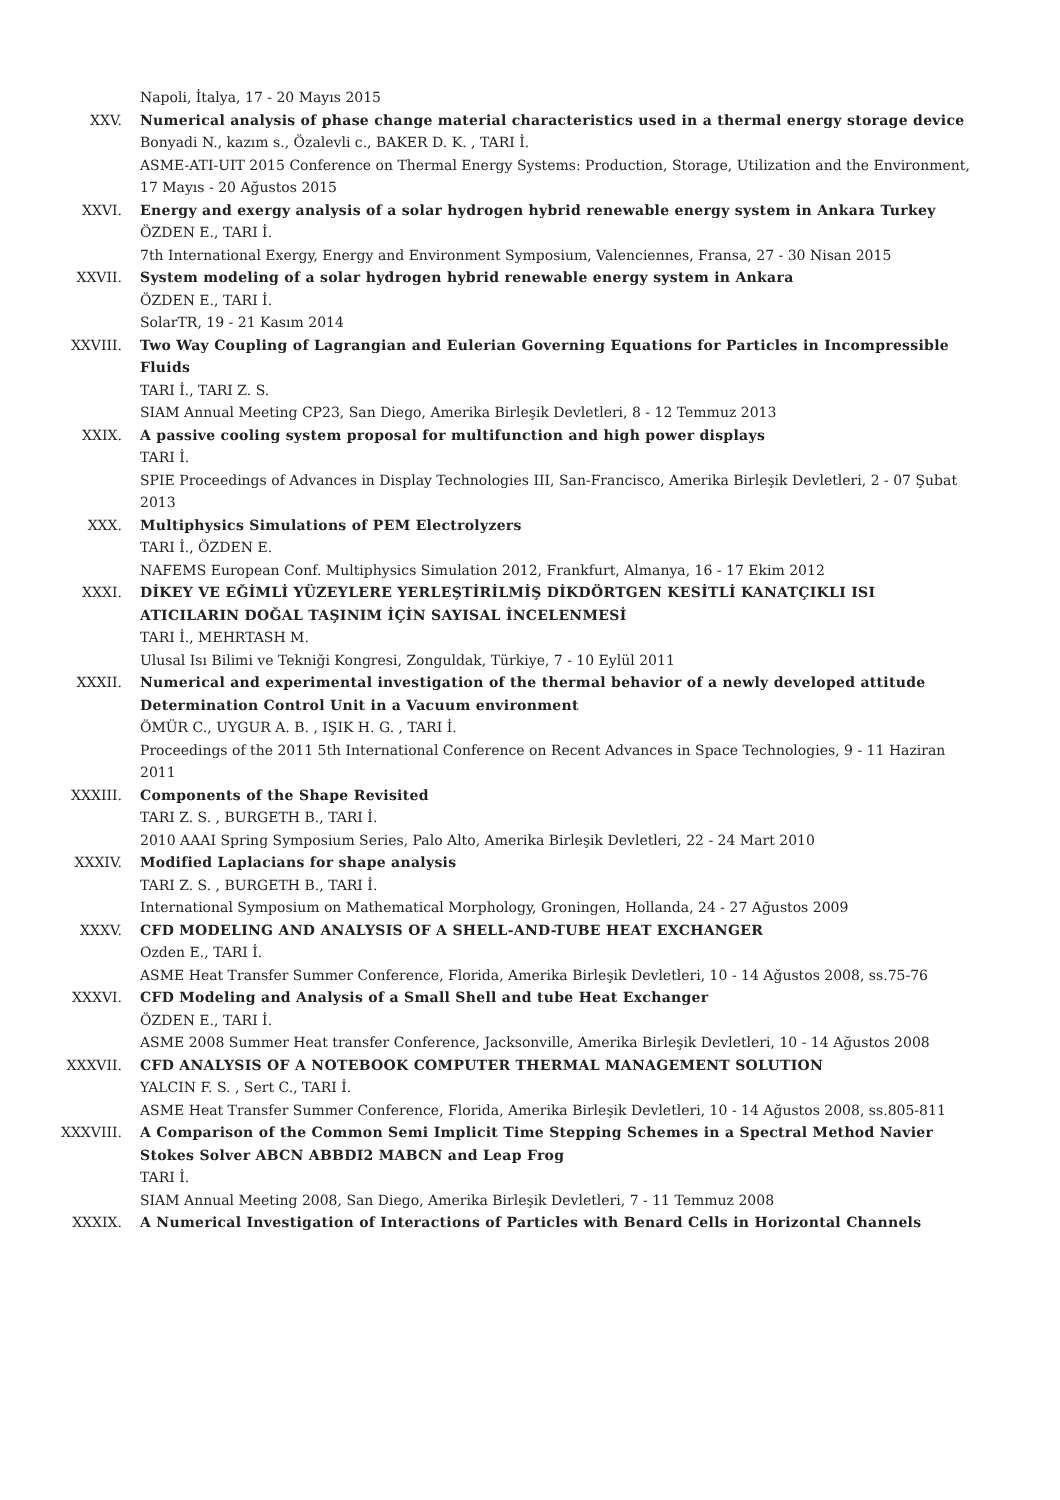Napoli, İtalya, 17 - 20 Mayıs 2015
XXV. Numerical analysis of phase change material characteristics used in a thermal energy storage device
Bonyadi N., kazım s., Özalevli c., BAKER D. K. , TARI İ.
ASME-ATI-UIT 2015 Conference on Thermal Energy Systems: Production, Storage, Utilization and the Environment, 17 Mayıs - 20 Ağustos 2015
XXVI. Energy and exergy analysis of a solar hydrogen hybrid renewable energy system in Ankara Turkey
ÖZDEN E., TARI İ.
7th International Exergy, Energy and Environment Symposium, Valenciennes, Fransa, 27 - 30 Nisan 2015
XXVII. System modeling of a solar hydrogen hybrid renewable energy system in Ankara
ÖZDEN E., TARI İ.
SolarTR, 19 - 21 Kasım 2014
XXVIII. Two Way Coupling of Lagrangian and Eulerian Governing Equations for Particles in Incompressible Fluids
TARI İ., TARI Z. S.
SIAM Annual Meeting CP23, San Diego, Amerika Birleşik Devletleri, 8 - 12 Temmuz 2013
XXIX. A passive cooling system proposal for multifunction and high power displays
TARI İ.
SPIE Proceedings of Advances in Display Technologies III, San-Francisco, Amerika Birleşik Devletleri, 2 - 07 Şubat 2013
XXX. Multiphysics Simulations of PEM Electrolyzers
TARI İ., ÖZDEN E.
NAFEMS European Conf. Multiphysics Simulation 2012, Frankfurt, Almanya, 16 - 17 Ekim 2012
XXXI. DİKEY VE EĞİMLİ YÜZEYLERE YERLEŞTİRİLMİŞ DİKDÖRTGEN KESİTLİ KANATÇIKLI ISI ATICILARIN DOĞAL TAŞINIM İÇİN SAYISAL İNCELENMESİ
TARI İ., MEHRTASH M.
Ulusal Isı Bilimi ve Tekniği Kongresi, Zonguldak, Türkiye, 7 - 10 Eylül 2011
XXXII. Numerical and experimental investigation of the thermal behavior of a newly developed attitude Determination Control Unit in a Vacuum environment
ÖMÜR C., UYGUR A. B. , IŞIK H. G. , TARI İ.
Proceedings of the 2011 5th International Conference on Recent Advances in Space Technologies, 9 - 11 Haziran 2011
XXXIII. Components of the Shape Revisited
TARI Z. S. , BURGETH B., TARI İ.
2010 AAAI Spring Symposium Series, Palo Alto, Amerika Birleşik Devletleri, 22 - 24 Mart 2010
XXXIV. Modified Laplacians for shape analysis
TARI Z. S. , BURGETH B., TARI İ.
International Symposium on Mathematical Morphology, Groningen, Hollanda, 24 - 27 Ağustos 2009
XXXV. CFD MODELING AND ANALYSIS OF A SHELL-AND-TUBE HEAT EXCHANGER
Ozden E., TARI İ.
ASME Heat Transfer Summer Conference, Florida, Amerika Birleşik Devletleri, 10 - 14 Ağustos 2008, ss.75-76
XXXVI. CFD Modeling and Analysis of a Small Shell and tube Heat Exchanger
ÖZDEN E., TARI İ.
ASME 2008 Summer Heat transfer Conference, Jacksonville, Amerika Birleşik Devletleri, 10 - 14 Ağustos 2008
XXXVII. CFD ANALYSIS OF A NOTEBOOK COMPUTER THERMAL MANAGEMENT SOLUTION
YALCIN F. S. , Sert C., TARI İ.
ASME Heat Transfer Summer Conference, Florida, Amerika Birleşik Devletleri, 10 - 14 Ağustos 2008, ss.805-811
XXXVIII. A Comparison of the Common Semi Implicit Time Stepping Schemes in a Spectral Method Navier Stokes Solver ABCN ABBDI2 MABCN and Leap Frog
TARI İ.
SIAM Annual Meeting 2008, San Diego, Amerika Birleşik Devletleri, 7 - 11 Temmuz 2008
XXXIX. A Numerical Investigation of Interactions of Particles with Benard Cells in Horizontal Channels